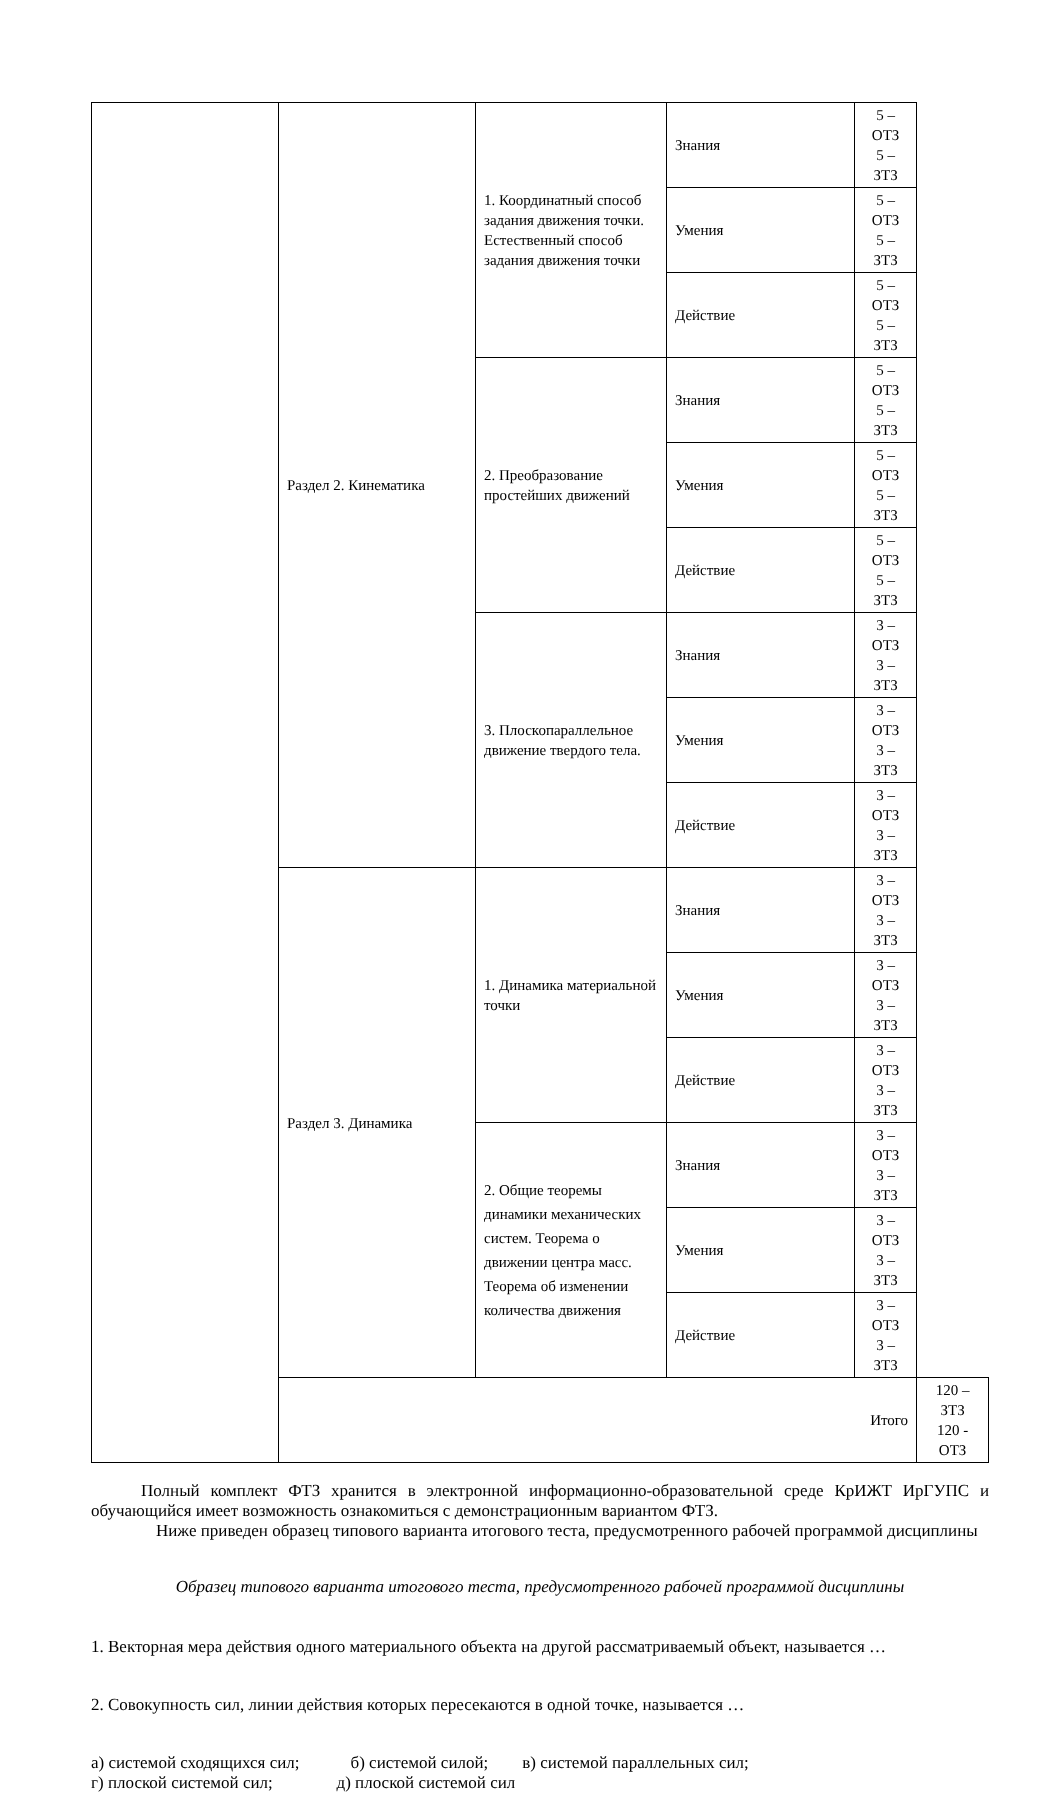| | Раздел 2. Кинематика | 1. Координатный способ задания движения точки. Естественный способ задания движения точки | Знания | 5 – ОТЗ 5 – ЗТЗ | |
| | | | Умения | 5 – ОТЗ 5 – ЗТЗ | |
| | | | Действие | 5 – ОТЗ 5 – ЗТЗ | |
| | | 2. Преобразование простейших движений | Знания | 5 – ОТЗ 5 – ЗТЗ | |
| | | | Умения | 5 – ОТЗ 5 – ЗТЗ | |
| | | | Действие | 5 – ОТЗ 5 – ЗТЗ | |
| | | 3. Плоскопараллельное движение твердого тела. | Знания | 3 – ОТЗ 3 – ЗТЗ | |
| | | | Умения | 3 – ОТЗ 3 – ЗТЗ | |
| | | | Действие | 3 – ОТЗ 3 – ЗТЗ | |
| | Раздел 3. Динамика | 1. Динамика материальной точки | Знания | 3 – ОТЗ 3 – ЗТЗ | |
| | | | Умения | 3 – ОТЗ 3 – ЗТЗ | |
| | | | Действие | 3 – ОТЗ 3 – ЗТЗ | |
| | | 2. Общие теоремы динамики механических систем. Теорема о движении центра масс. Теорема об изменении количества движения | Знания | 3 – ОТЗ 3 – ЗТЗ | |
| | | | Умения | 3 – ОТЗ 3 – ЗТЗ | |
| | | | Действие | 3 – ОТЗ 3 – ЗТЗ | |
| | Итого | | | | 120 – ЗТЗ 120 - ОТЗ |
Полный комплект ФТЗ хранится в электронной информационно-образовательной среде КрИЖТ ИрГУПС и обучающийся имеет возможность ознакомиться с демонстрационным вариантом ФТЗ.
Ниже приведен образец типового варианта итогового теста, предусмотренного рабочей программой дисциплины
Образец типового варианта итогового теста, предусмотренного рабочей программой дисциплины
1. Векторная мера действия одного материального объекта на другой рассматриваемый объект, называется …
2. Совокупность сил, линии действия которых пересекаются в одной точке, называется …
а) системой сходящихся сил; б) системой силой; в) системой параллельных сил;
г) плоской системой сил; д) плоской системой сил